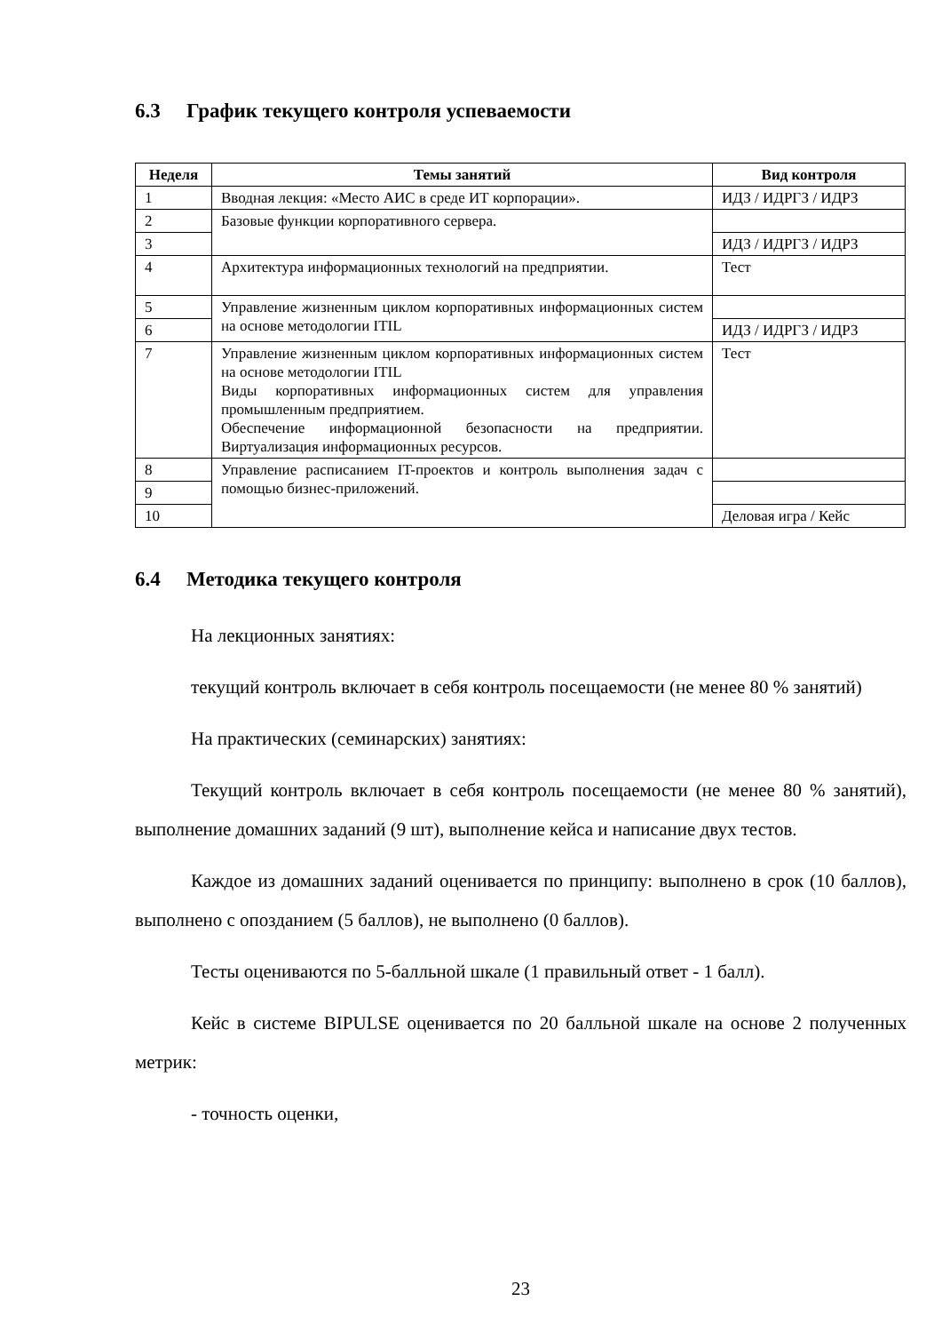6.3 График текущего контроля успеваемости
| Неделя | Темы занятий | Вид контроля |
| --- | --- | --- |
| 1 | Вводная лекция: «Место АИС в среде ИТ корпорации». | ИДЗ / ИДРГЗ / ИДРЗ |
| 2 | Базовые функции корпоративного сервера. | |
| 3 | | ИДЗ / ИДРГЗ / ИДРЗ |
| 4 | Архитектура информационных технологий на предприятии. | Тест |
| 5 | Управление жизненным циклом корпоративных информационных систем на основе методологии ITIL | |
| 6 | | ИДЗ / ИДРГЗ / ИДРЗ |
| 7 | Управление жизненным циклом корпоративных информационных систем на основе методологии ITIL Виды корпоративных информационных систем для управления промышленным предприятием. Обеспечение информационной безопасности на предприятии. Виртуализация информационных ресурсов. | Тест |
| 8 | Управление расписанием IT-проектов и контроль выполнения задач с помощью бизнес-приложений. | |
| 9 | | |
| 10 | | Деловая игра / Кейс |
6.4 Методика текущего контроля
На лекционных занятиях:
текущий контроль включает в себя контроль посещаемости (не менее 80 % занятий)
На практических (семинарских) занятиях:
Текущий контроль включает в себя контроль посещаемости (не менее 80 % занятий), выполнение домашних заданий (9 шт), выполнение кейса и написание двух тестов.
Каждое из домашних заданий оценивается по принципу: выполнено в срок (10 баллов), выполнено с опозданием (5 баллов), не выполнено (0 баллов).
Тесты оцениваются по 5-балльной шкале (1 правильный ответ - 1 балл).
Кейс в системе BIPULSE оценивается по 20 балльной шкале на основе 2 полученных метрик:
- точность оценки,
23